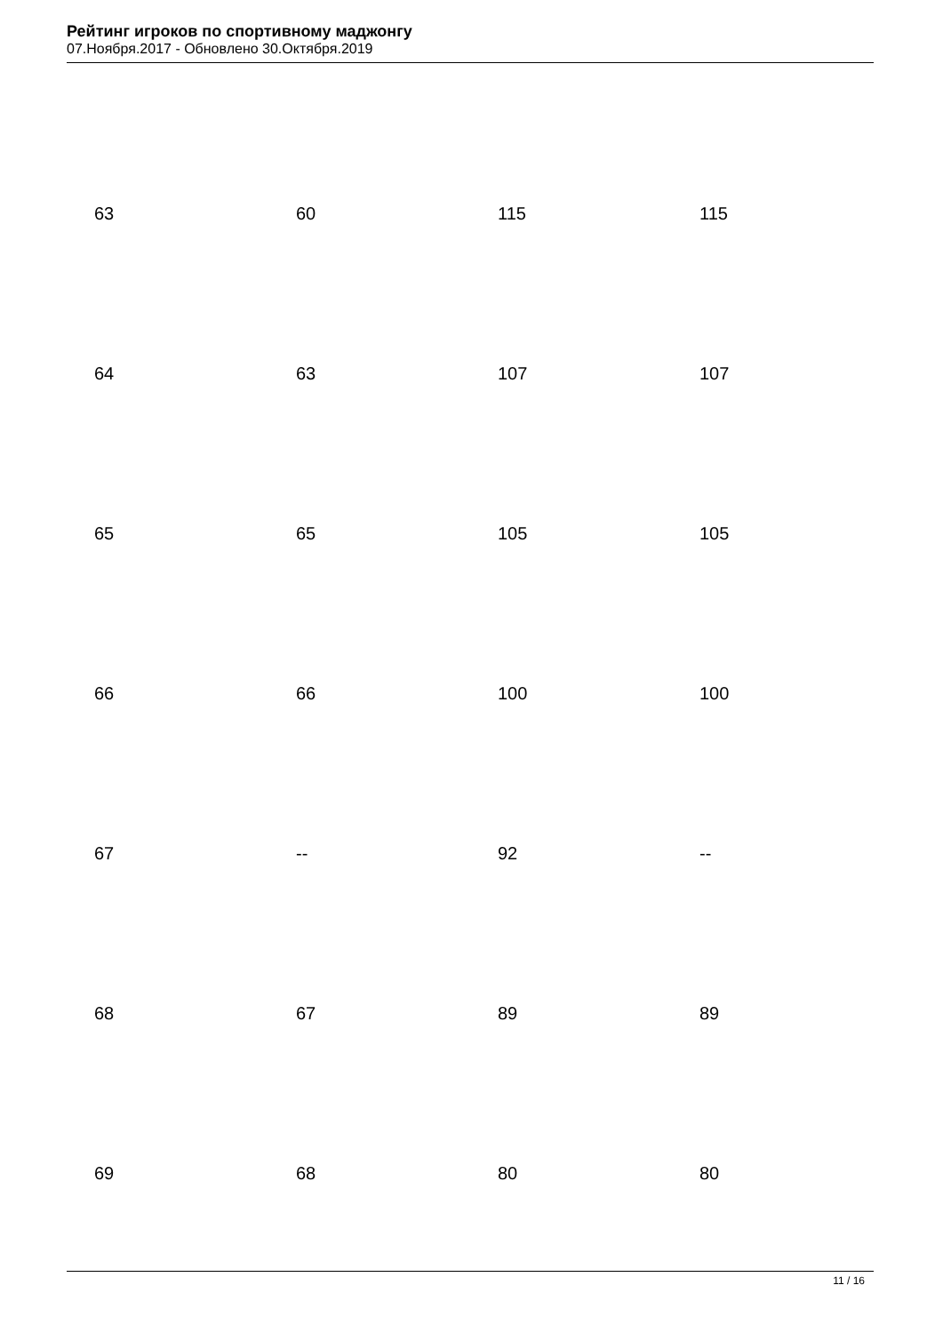Рейтинг игроков по спортивному маджонгу
07.Ноября.2017 - Обновлено 30.Октября.2019
| 63 | 60 | 115 | 115 |
| 64 | 63 | 107 | 107 |
| 65 | 65 | 105 | 105 |
| 66 | 66 | 100 | 100 |
| 67 | -- | 92 | -- |
| 68 | 67 | 89 | 89 |
| 69 | 68 | 80 | 80 |
11 / 16